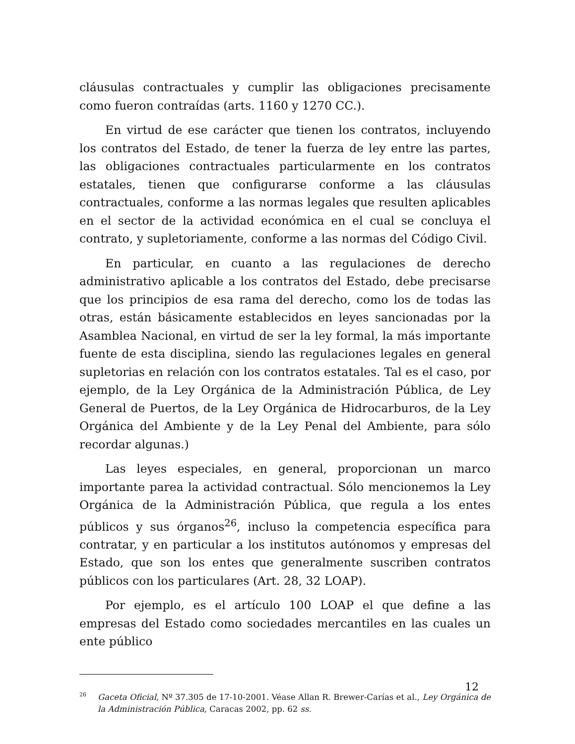cláusulas contractuales y cumplir las obligaciones precisamente como fueron contraídas (arts. 1160 y 1270 CC.).
En virtud de ese carácter que tienen los contratos, incluyendo los contratos del Estado, de tener la fuerza de ley entre las partes, las obligaciones contractuales particularmente en los contratos estatales, tienen que configurarse conforme a las cláusulas contractuales, conforme a las normas legales que resulten aplicables en el sector de la actividad económica en el cual se concluya el contrato, y supletoriamente, conforme a las normas del Código Civil.
En particular, en cuanto a las regulaciones de derecho administrativo aplicable a los contratos del Estado, debe precisarse que los principios de esa rama del derecho, como los de todas las otras, están básicamente establecidos en leyes sancionadas por la Asamblea Nacional, en virtud de ser la ley formal, la más importante fuente de esta disciplina, siendo las regulaciones legales en general supletorias en relación con los contratos estatales. Tal es el caso, por ejemplo, de la Ley Orgánica de la Administración Pública, de Ley General de Puertos, de la Ley Orgánica de Hidrocarburos, de la Ley Orgánica del Ambiente y de la Ley Penal del Ambiente, para sólo recordar algunas.)
Las leyes especiales, en general, proporcionan un marco importante parea la actividad contractual. Sólo mencionemos la Ley Orgánica de la Administración Pública, que regula a los entes públicos y sus órganos<sup>26</sup>, incluso la competencia específica para contratar, y en particular a los institutos autónomos y empresas del Estado, que son los entes que generalmente suscriben contratos públicos con los particulares (Art. 28, 32 LOAP).
Por ejemplo, es el artículo 100 LOAP el que define a las empresas del Estado como sociedades mercantiles en las cuales un ente público
<sup>26</sup> Gaceta Oficial, Nº 37.305 de 17-10-2001. Véase Allan R. Brewer-Carías et al., Ley Orgánica de la Administración Pública, Caracas 2002, pp. 62 ss.
12